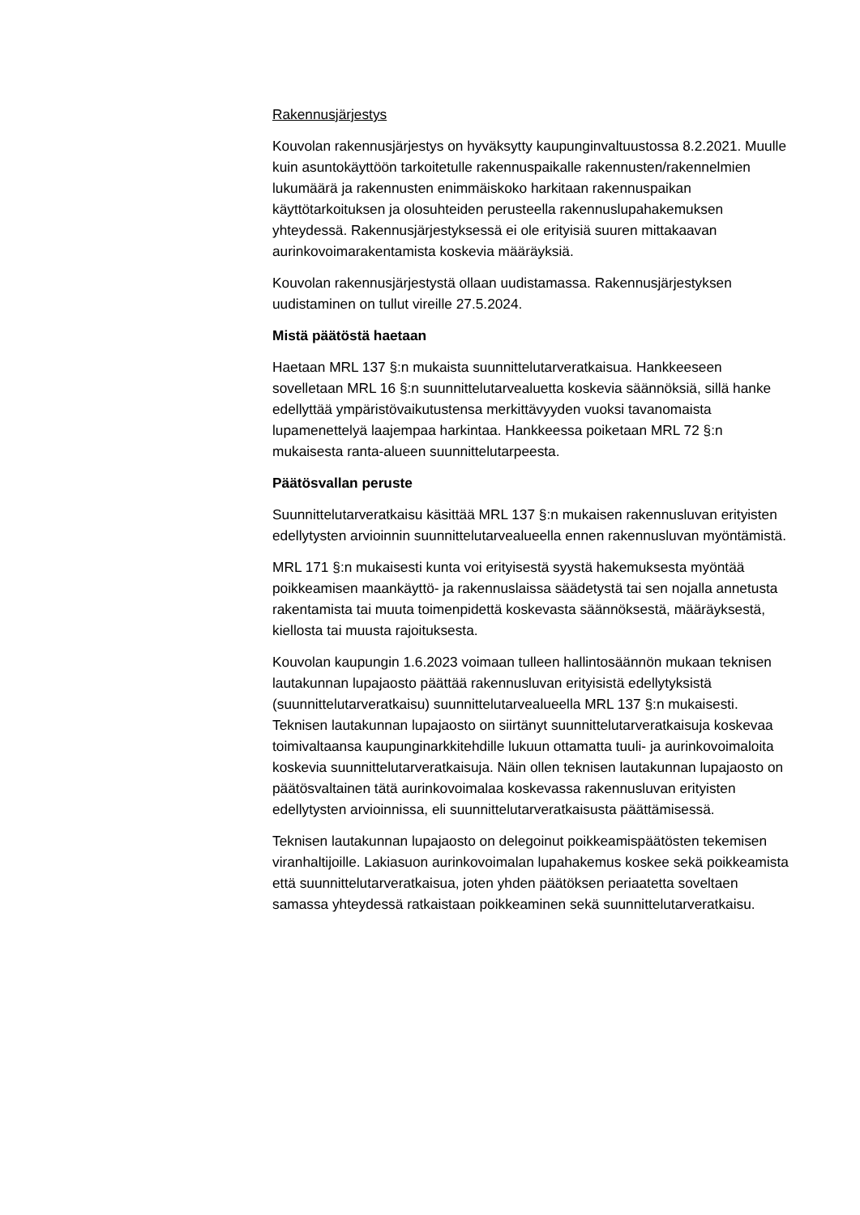Rakennusjärjestys
Kouvolan rakennusjärjestys on hyväksytty kaupunginvaltuustossa 8.2.2021. Muulle kuin asuntokäyttöön tarkoitetulle rakennuspaikalle rakennusten/rakennelmien lukumäärä ja rakennusten enimmäiskoko harkitaan rakennuspaikan käyttötarkoituksen ja olosuhteiden perusteella rakennuslupahakemuksen yhteydessä. Rakennusjärjestyksessä ei ole erityisiä suuren mittakaavan aurinkovoimarakentamista koskevia määräyksiä.
Kouvolan rakennusjärjestystä ollaan uudistamassa. Rakennusjärjestyksen uudistaminen on tullut vireille 27.5.2024.
Mistä päätöstä haetaan
Haetaan MRL 137 §:n mukaista suunnittelutarveratkaisua. Hankkeeseen sovelletaan MRL 16 §:n suunnittelutarvealuetta koskevia säännöksiä, sillä hanke edellyttää ympäristövaikutustensa merkittävyyden vuoksi tavanomaista lupamenettelyä laajempaa harkintaa. Hankkeessa poiketaan MRL 72 §:n mukaisesta ranta-alueen suunnittelutarpeesta.
Päätösvallan peruste
Suunnittelutarveratkaisu käsittää MRL 137 §:n mukaisen rakennusluvan erityisten edellytysten arvioinnin suunnittelutarvealueella ennen rakennusluvan myöntämistä.
MRL 171 §:n mukaisesti kunta voi erityisestä syystä hakemuksesta myöntää poikkeamisen maankäyttö- ja rakennuslaissa säädetystä tai sen nojalla annetusta rakentamista tai muuta toimenpidettä koskevasta säännöksestä, määräyksestä, kiellosta tai muusta rajoituksesta.
Kouvolan kaupungin 1.6.2023 voimaan tulleen hallintosäännön mukaan teknisen lautakunnan lupajaosto päättää rakennusluvan erityisistä edellytyksistä (suunnittelutarveratkaisu) suunnittelutarvealueella MRL 137 §:n mukaisesti. Teknisen lautakunnan lupajaosto on siirtänyt suunnittelutarveratkaisuja koskevaa toimivaltaansa kaupunginarkkitehdille lukuun ottamatta tuuli- ja aurinkovoimaloita koskevia suunnittelutarveratkaisuja. Näin ollen teknisen lautakunnan lupajaosto on päätösvaltainen tätä aurinkovoimalaa koskevassa rakennusluvan erityisten edellytysten arvioinnissa, eli suunnittelutarveratkaisusta päättämisessä.
Teknisen lautakunnan lupajaosto on delegoinut poikkeamispäätösten tekemisen viranhaltijoille. Lakiasuon aurinkovoimalan lupahakemus koskee sekä poikkeamista että suunnittelutarveratkaisua, joten yhden päätöksen periaatetta soveltaen samassa yhteydessä ratkaistaan poikkeaminen sekä suunnittelutarveratkaisu.